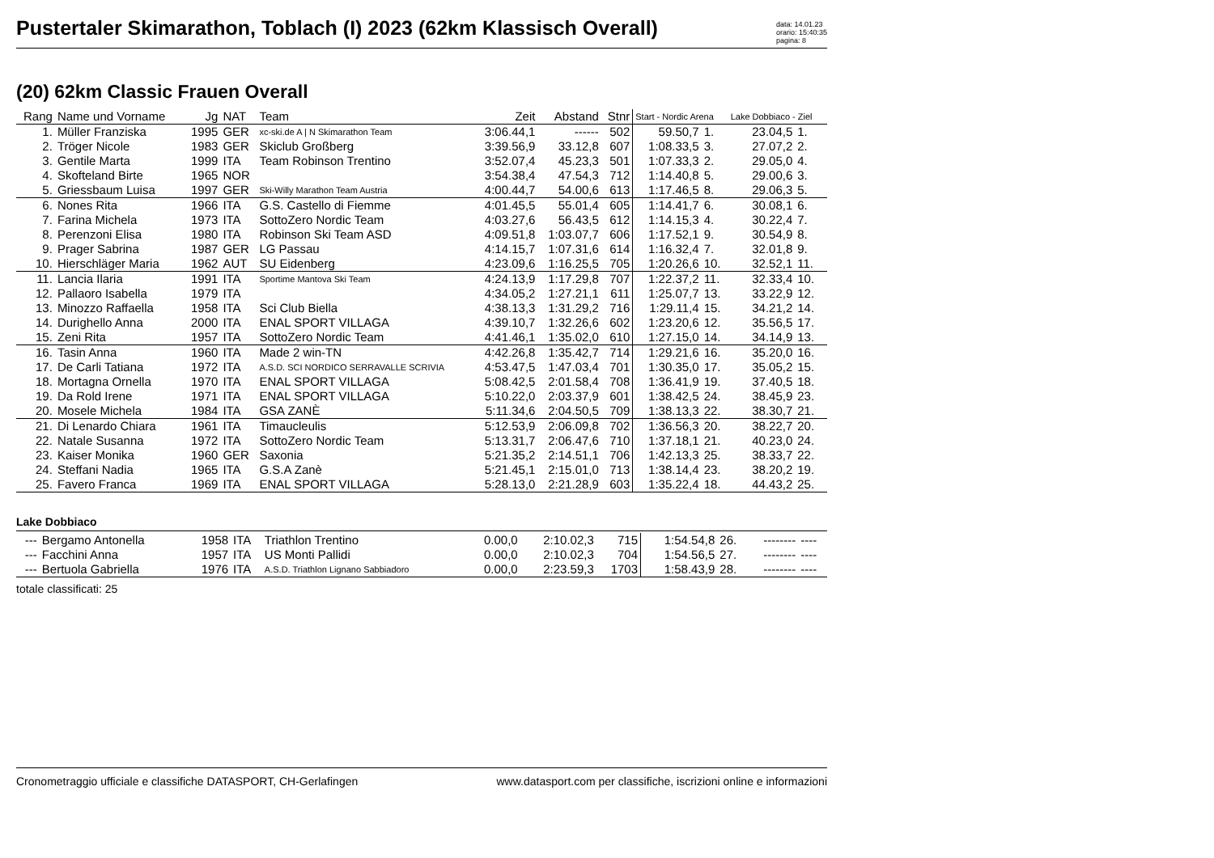Pustertaler Skimarathon, Toblach (I) 2023 (62km Klassisch Overall)
data: 14.01.23
orario: 15:40:35
pagina: 8
(20) 62km Classic Frauen Overall
| Rang | Name und Vorname | Jg | NAT | Team | Zeit | Abstand | Stnr | Start - Nordic Arena | | Lake Dobbiaco - Ziel | |
| --- | --- | --- | --- | --- | --- | --- | --- | --- | --- | --- | --- |
| 1. | Müller Franziska | 1995 | GER | xc-ski.de A / N Skimarathon Team | 3:06.44,1 | ------ | 502 | 59.50,7 | 1. | 23.04,5 | 1. |
| 2. | Tröger Nicole | 1983 | GER | Skiclub Großberg | 3:39.56,9 | 33.12,8 | 607 | 1:08.33,5 | 3. | 27.07,2 | 2. |
| 3. | Gentile Marta | 1999 | ITA | Team Robinson Trentino | 3:52.07,4 | 45.23,3 | 501 | 1:07.33,3 | 2. | 29.05,0 | 4. |
| 4. | Skofteland Birte | 1965 | NOR | | 3:54.38,4 | 47.54,3 | 712 | 1:14.40,8 | 5. | 29.00,6 | 3. |
| 5. | Griessbaum Luisa | 1997 | GER | Ski-Willy Marathon Team Austria | 4:00.44,7 | 54.00,6 | 613 | 1:17.46,5 | 8. | 29.06,3 | 5. |
| 6. | Nones Rita | 1966 | ITA | G.S. Castello di Fiemme | 4:01.45,5 | 55.01,4 | 605 | 1:14.41,7 | 6. | 30.08,1 | 6. |
| 7. | Farina Michela | 1973 | ITA | SottoZero Nordic Team | 4:03.27,6 | 56.43,5 | 612 | 1:14.15,3 | 4. | 30.22,4 | 7. |
| 8. | Perenzoni Elisa | 1980 | ITA | Robinson Ski Team ASD | 4:09.51,8 | 1:03.07,7 | 606 | 1:17.52,1 | 9. | 30.54,9 | 8. |
| 9. | Prager Sabrina | 1987 | GER | LG Passau | 4:14.15,7 | 1:07.31,6 | 614 | 1:16.32,4 | 7. | 32.01,8 | 9. |
| 10. | Hierschläger Maria | 1962 | AUT | SU Eidenberg | 4:23.09,6 | 1:16.25,5 | 705 | 1:20.26,6 | 10. | 32.52,1 | 11. |
| 11. | Lancia Ilaria | 1991 | ITA | Sportime Mantova Ski Team | 4:24.13,9 | 1:17.29,8 | 707 | 1:22.37,2 | 11. | 32.33,4 | 10. |
| 12. | Pallaoro Isabella | 1979 | ITA | | 4:34.05,2 | 1:27.21,1 | 611 | 1:25.07,7 | 13. | 33.22,9 | 12. |
| 13. | Minozzo Raffaella | 1958 | ITA | Sci Club Biella | 4:38.13,3 | 1:31.29,2 | 716 | 1:29.11,4 | 15. | 34.21,2 | 14. |
| 14. | Durighello Anna | 2000 | ITA | ENAL SPORT VILLAGA | 4:39.10,7 | 1:32.26,6 | 602 | 1:23.20,6 | 12. | 35.56,5 | 17. |
| 15. | Zeni Rita | 1957 | ITA | SottoZero Nordic Team | 4:41.46,1 | 1:35.02,0 | 610 | 1:27.15,0 | 14. | 34.14,9 | 13. |
| 16. | Tasin Anna | 1960 | ITA | Made 2 win-TN | 4:42.26,8 | 1:35.42,7 | 714 | 1:29.21,6 | 16. | 35.20,0 | 16. |
| 17. | De Carli Tatiana | 1972 | ITA | A.S.D. SCI NORDICO SERRAVALLE SCRIVIA | 4:53.47,5 | 1:47.03,4 | 701 | 1:30.35,0 | 17. | 35.05,2 | 15. |
| 18. | Mortagna Ornella | 1970 | ITA | ENAL SPORT VILLAGA | 5:08.42,5 | 2:01.58,4 | 708 | 1:36.41,9 | 19. | 37.40,5 | 18. |
| 19. | Da Rold Irene | 1971 | ITA | ENAL SPORT VILLAGA | 5:10.22,0 | 2:03.37,9 | 601 | 1:38.42,5 | 24. | 38.45,9 | 23. |
| 20. | Mosele Michela | 1984 | ITA | GSA ZANÈ | 5:11.34,6 | 2:04.50,5 | 709 | 1:38.13,3 | 22. | 38.30,7 | 21. |
| 21. | Di Lenardo Chiara | 1961 | ITA | Timaucleulis | 5:12.53,9 | 2:06.09,8 | 702 | 1:36.56,3 | 20. | 38.22,7 | 20. |
| 22. | Natale Susanna | 1972 | ITA | SottoZero Nordic Team | 5:13.31,7 | 2:06.47,6 | 710 | 1:37.18,1 | 21. | 40.23,0 | 24. |
| 23. | Kaiser Monika | 1960 | GER | Saxonia | 5:21.35,2 | 2:14.51,1 | 706 | 1:42.13,3 | 25. | 38.33,7 | 22. |
| 24. | Steffani Nadia | 1965 | ITA | G.S.A Zanè | 5:21.45,1 | 2:15.01,0 | 713 | 1:38.14,4 | 23. | 38.20,2 | 19. |
| 25. | Favero Franca | 1969 | ITA | ENAL SPORT VILLAGA | 5:28.13,0 | 2:21.28,9 | 603 | 1:35.22,4 | 18. | 44.43,2 | 25. |
Lake Dobbiaco
| --- | Bergamo Antonella | 1958 | ITA | Triathlon Trentino | 0.00,0 | 2:10.02,3 | 715 | 1:54.54,8 | 26. | -------- | ---- |
| --- | Facchini Anna | 1957 | ITA | US Monti Pallidi | 0.00,0 | 2:10.02,3 | 704 | 1:54.56,5 | 27. | -------- | ---- |
| --- | Bertuola Gabriella | 1976 | ITA | A.S.D. Triathlon Lignano Sabbiadoro | 0.00,0 | 2:23.59,3 | 1703 | 1:58.43,9 | 28. | -------- | ---- |
totale classificati: 25
Cronometraggio ufficiale e classifiche DATASPORT, CH-Gerlafingen www.datasport.com per classifiche, iscrizioni online e informazioni